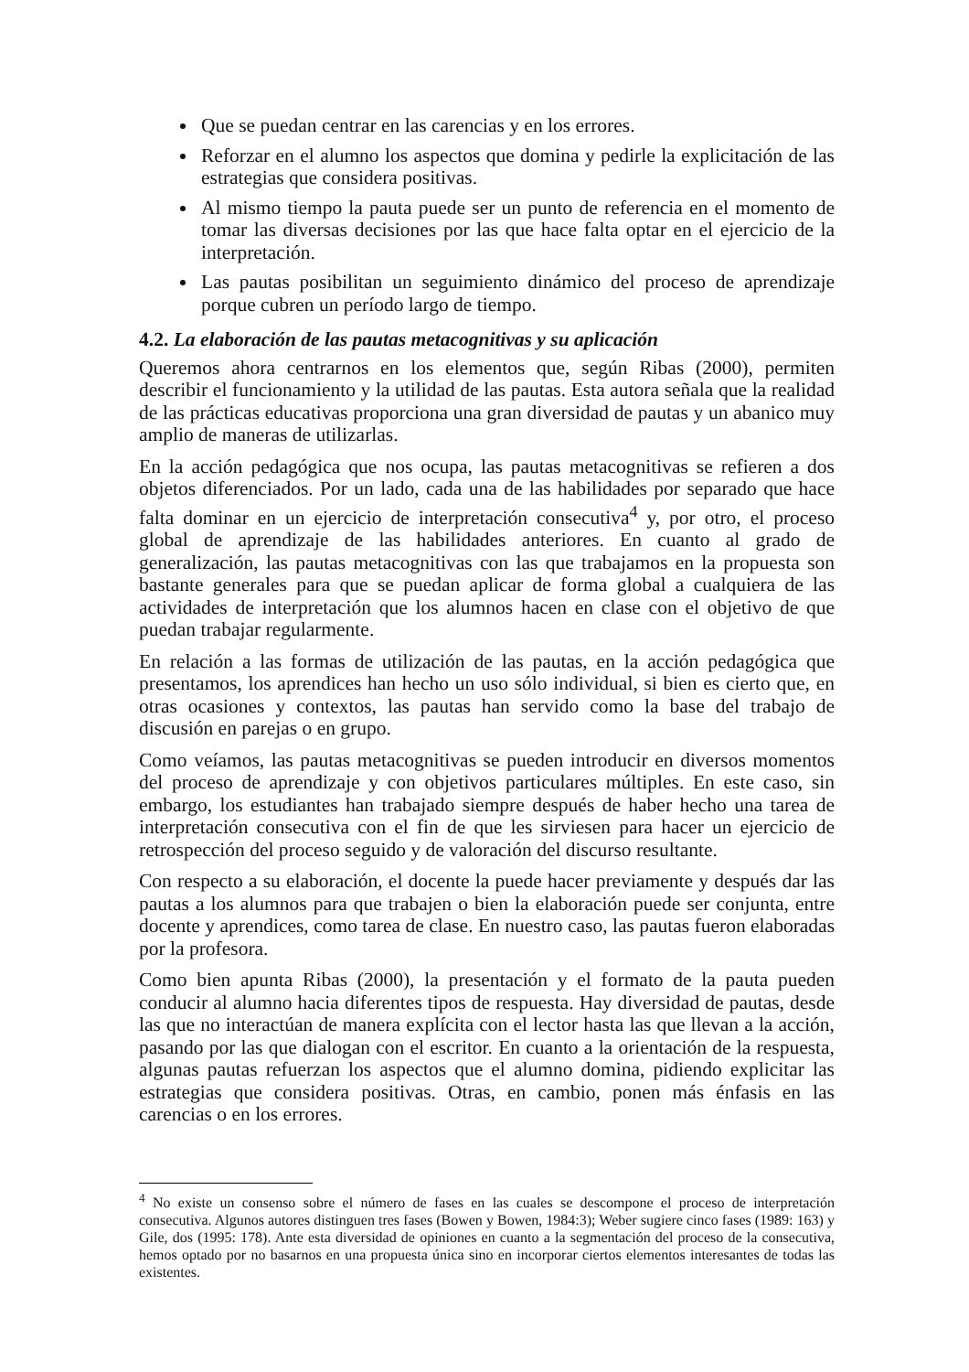Que se puedan centrar en las carencias y en los errores.
Reforzar en el alumno los aspectos que domina y pedirle la explicitación de las estrategias que considera positivas.
Al mismo tiempo la pauta puede ser un punto de referencia en el momento de tomar las diversas decisiones por las que hace falta optar en el ejercicio de la interpretación.
Las pautas posibilitan un seguimiento dinámico del proceso de aprendizaje porque cubren un período largo de tiempo.
4.2. La elaboración de las pautas metacognitivas y su aplicación
Queremos ahora centrarnos en los elementos que, según Ribas (2000), permiten describir el funcionamiento y la utilidad de las pautas. Esta autora señala que la realidad de las prácticas educativas proporciona una gran diversidad de pautas y un abanico muy amplio de maneras de utilizarlas.
En la acción pedagógica que nos ocupa, las pautas metacognitivas se refieren a dos objetos diferenciados. Por un lado, cada una de las habilidades por separado que hace falta dominar en un ejercicio de interpretación consecutiva<sup>4</sup> y, por otro, el proceso global de aprendizaje de las habilidades anteriores. En cuanto al grado de generalización, las pautas metacognitivas con las que trabajamos en la propuesta son bastante generales para que se puedan aplicar de forma global a cualquiera de las actividades de interpretación que los alumnos hacen en clase con el objetivo de que puedan trabajar regularmente.
En relación a las formas de utilización de las pautas, en la acción pedagógica que presentamos, los aprendices han hecho un uso sólo individual, si bien es cierto que, en otras ocasiones y contextos, las pautas han servido como la base del trabajo de discusión en parejas o en grupo.
Como veíamos, las pautas metacognitivas se pueden introducir en diversos momentos del proceso de aprendizaje y con objetivos particulares múltiples. En este caso, sin embargo, los estudiantes han trabajado siempre después de haber hecho una tarea de interpretación consecutiva con el fin de que les sirviesen para hacer un ejercicio de retrospección del proceso seguido y de valoración del discurso resultante.
Con respecto a su elaboración, el docente la puede hacer previamente y después dar las pautas a los alumnos para que trabajen o bien la elaboración puede ser conjunta, entre docente y aprendices, como tarea de clase. En nuestro caso, las pautas fueron elaboradas por la profesora.
Como bien apunta Ribas (2000), la presentación y el formato de la pauta pueden conducir al alumno hacia diferentes tipos de respuesta. Hay diversidad de pautas, desde las que no interactúan de manera explícita con el lector hasta las que llevan a la acción, pasando por las que dialogan con el escritor. En cuanto a la orientación de la respuesta, algunas pautas refuerzan los aspectos que el alumno domina, pidiendo explicitar las estrategias que considera positivas. Otras, en cambio, ponen más énfasis en las carencias o en los errores.
<sup>4</sup> No existe un consenso sobre el número de fases en las cuales se descompone el proceso de interpretación consecutiva. Algunos autores distinguen tres fases (Bowen y Bowen, 1984:3); Weber sugiere cinco fases (1989: 163) y Gile, dos (1995: 178). Ante esta diversidad de opiniones en cuanto a la segmentación del proceso de la consecutiva, hemos optado por no basarnos en una propuesta única sino en incorporar ciertos elementos interesantes de todas las existentes.